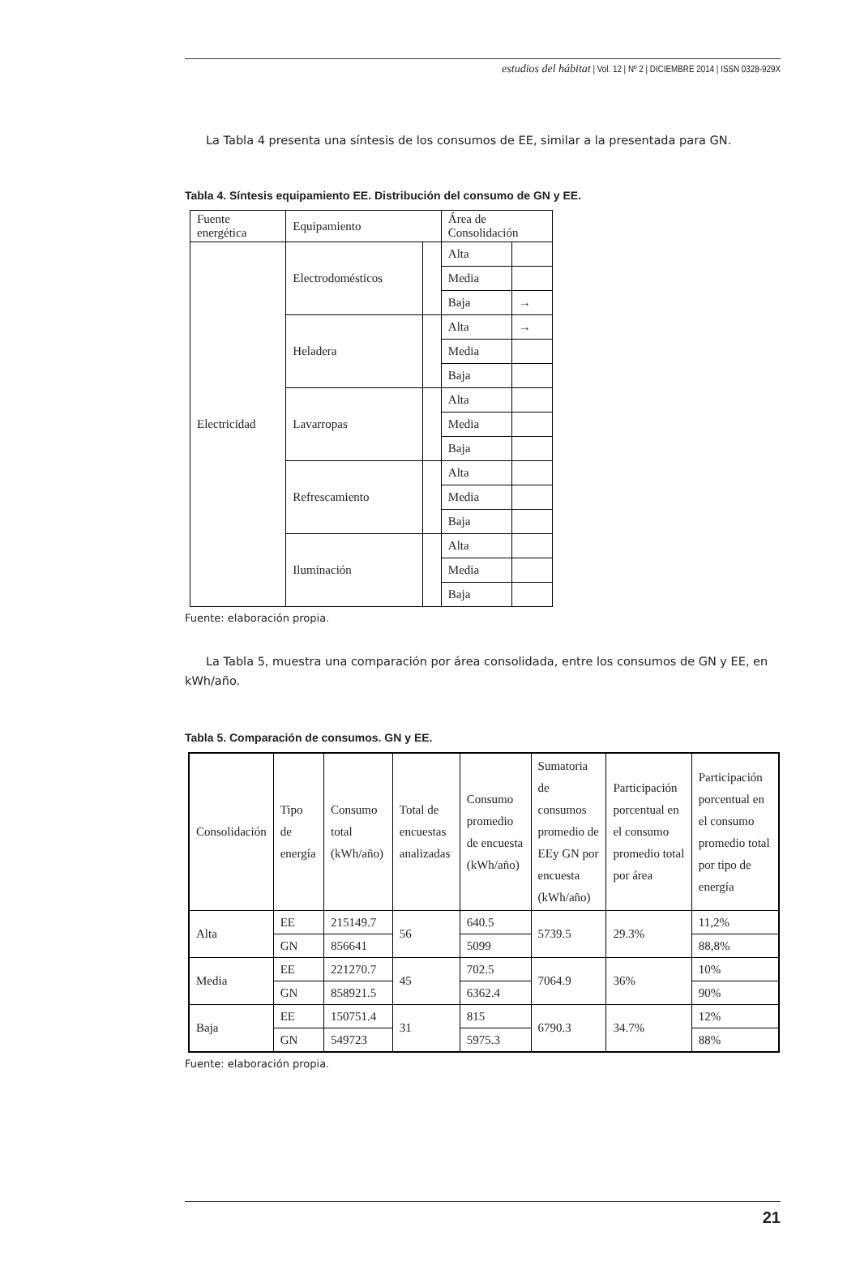estudios del hábitat | Vol. 12 | Nº 2 | DICIEMBRE 2014 | ISSN 0328-929X
La Tabla 4 presenta una síntesis de los consumos de EE, similar a la presentada para GN.
Tabla 4. Síntesis equipamiento EE. Distribución del consumo de GN y EE.
| Fuente energética | Equipamiento | | Área de Consolidación | |
| --- | --- | --- | --- | --- |
| Electricidad | Electrodomésticos | | Alta | |
| | | | Media | |
| | | | Baja | → |
| | Heladera | | Alta | → |
| | | | Media | |
| | | | Baja | |
| | Lavarropas | | Alta | |
| | | | Media | |
| | | | Baja | |
| | Refrescamiento | | Alta | |
| | | | Media | |
| | | | Baja | |
| | Iluminación | | Alta | |
| | | | Media | |
| | | | Baja | |
Fuente: elaboración propia.
La Tabla 5, muestra una comparación por área consolidada, entre los consumos de GN y EE, en kWh/año.
Tabla 5. Comparación de consumos. GN y EE.
| Consolidación | Tipo de energía | Consumo total (kWh/año) | Total de encuestas analizadas | Consumo promedio de encuesta (kWh/año) | Sumatoria de consumos promedio de EEy GN por encuesta (kWh/año) | Participación porcentual en el consumo promedio total por área | Participación porcentual en el consumo promedio total por tipo de energía |
| --- | --- | --- | --- | --- | --- | --- | --- |
| Alta | EE | 215149.7 | 56 | 640.5 | 5739.5 | 29.3% | 11,2% |
| | GN | 856641 | | 5099 | | | 88,8% |
| Media | EE | 221270.7 | 45 | 702.5 | 7064.9 | 36% | 10% |
| | GN | 858921.5 | | 6362.4 | | | 90% |
| Baja | EE | 150751.4 | 31 | 815 | 6790.3 | 34.7% | 12% |
| | GN | 549723 | | 5975.3 | | | 88% |
Fuente: elaboración propia.
21